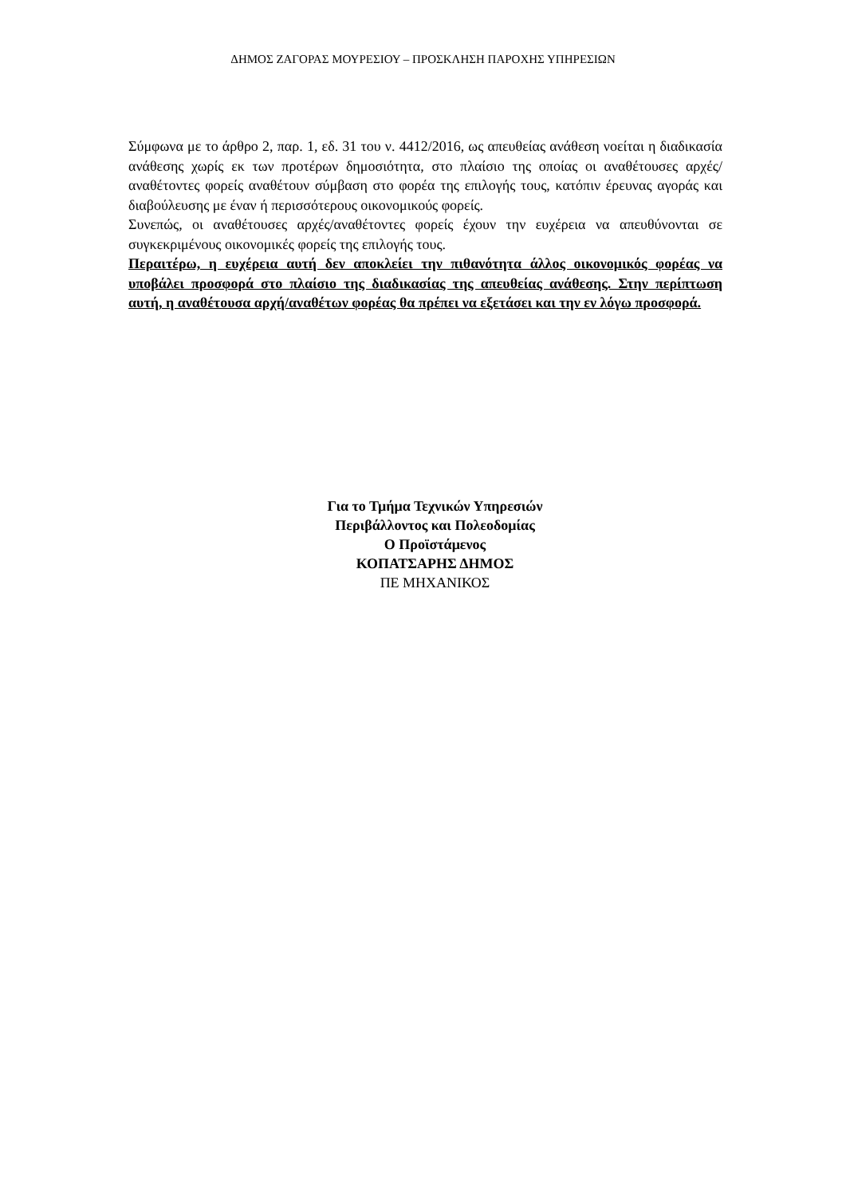ΔΗΜΟΣ ΖΑΓΟΡΑΣ ΜΟΥΡΕΣΙΟΥ – ΠΡΟΣΚΛΗΣΗ ΠΑΡΟΧΗΣ ΥΠΗΡΕΣΙΩΝ
Σύμφωνα με το άρθρο 2, παρ. 1, εδ. 31 του ν. 4412/2016, ως απευθείας ανάθεση νοείται η διαδικασία ανάθεσης χωρίς εκ των προτέρων δημοσιότητα, στο πλαίσιο της οποίας οι αναθέτουσες αρχές/αναθέτοντες φορείς αναθέτουν σύμβαση στο φορέα της επιλογής τους, κατόπιν έρευνας αγοράς και διαβούλευσης με έναν ή περισσότερους οικονομικούς φορείς.
Συνεπώς, οι αναθέτουσες αρχές/αναθέτοντες φορείς έχουν την ευχέρεια να απευθύνονται σε συγκεκριμένους οικονομικές φορείς της επιλογής τους.
Περαιτέρω, η ευχέρεια αυτή δεν αποκλείει την πιθανότητα άλλος οικονομικός φορέας να υποβάλει προσφορά στο πλαίσιο της διαδικασίας της απευθείας ανάθεσης. Στην περίπτωση αυτή, η αναθέτουσα αρχή/αναθέτων φορέας θα πρέπει να εξετάσει και την εν λόγω προσφορά.
Για το Τμήμα Τεχνικών Υπηρεσιών
Περιβάλλοντος και Πολεοδομίας
Ο Προϊστάμενος
ΚΟΠΑΤΣΑΡΗΣ ΔΗΜΟΣ
ΠΕ ΜΗΧΑΝΙΚΟΣ